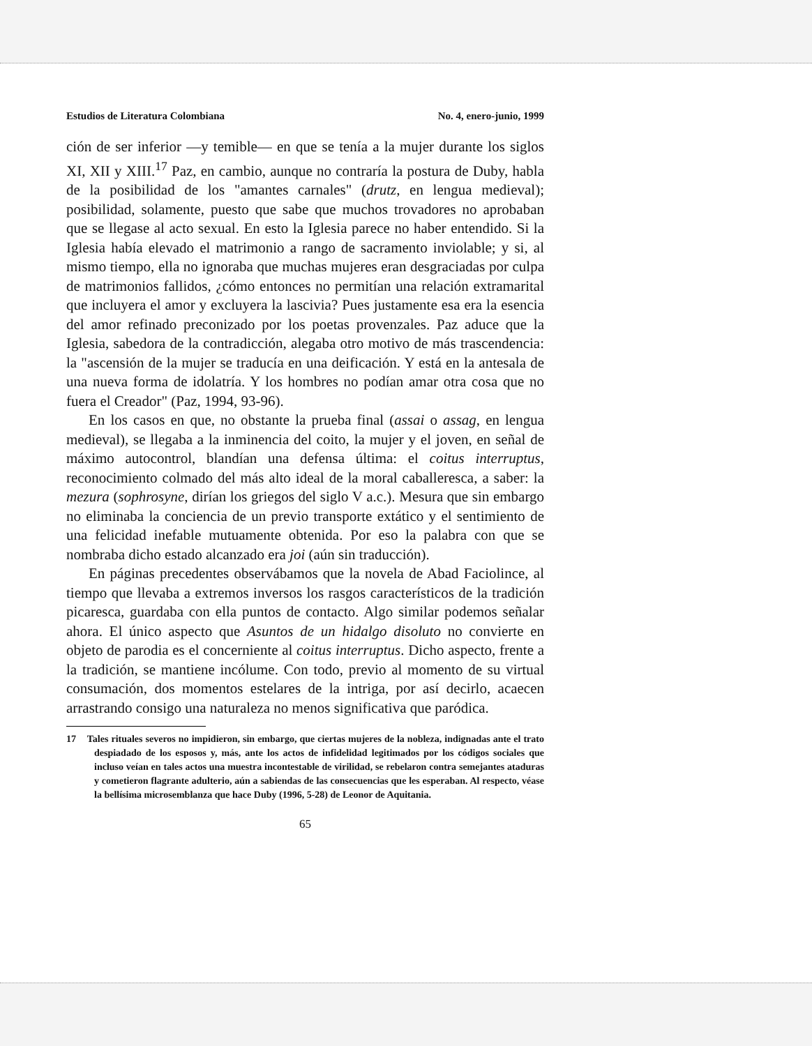Estudios de Literatura Colombiana No. 4, enero-junio, 1999
ción de ser inferior —y temible— en que se tenía a la mujer durante los siglos XI, XII y XIII.<sup>17</sup> Paz, en cambio, aunque no contraría la postura de Duby, habla de la posibilidad de los "amantes carnales" (drutz, en lengua medieval); posibilidad, solamente, puesto que sabe que muchos trovadores no aprobaban que se llegase al acto sexual. En esto la Iglesia parece no haber entendido. Si la Iglesia había elevado el matrimonio a rango de sacramento inviolable; y si, al mismo tiempo, ella no ignoraba que muchas mujeres eran desgraciadas por culpa de matrimonios fallidos, ¿cómo entonces no permitían una relación extramarital que incluyera el amor y excluyera la lascivia? Pues justamente esa era la esencia del amor refinado preconizado por los poetas provenzales. Paz aduce que la Iglesia, sabedora de la contradicción, alegaba otro motivo de más trascendencia: la "ascensión de la mujer se traducía en una deificación. Y está en la antesala de una nueva forma de idolatría. Y los hombres no podían amar otra cosa que no fuera el Creador" (Paz, 1994, 93-96).
En los casos en que, no obstante la prueba final (assai o assag, en lengua medieval), se llegaba a la inminencia del coito, la mujer y el joven, en señal de máximo autocontrol, blandían una defensa última: el coitus interruptus, reconocimiento colmado del más alto ideal de la moral caballeresca, a saber: la mezura (sophrosyne, dirían los griegos del siglo V a.c.). Mesura que sin embargo no eliminaba la conciencia de un previo transporte extático y el sentimiento de una felicidad inefable mutuamente obtenida. Por eso la palabra con que se nombraba dicho estado alcanzado era joi (aún sin traducción).
En páginas precedentes observábamos que la novela de Abad Faciolince, al tiempo que llevaba a extremos inversos los rasgos característicos de la tradición picaresca, guardaba con ella puntos de contacto. Algo similar podemos señalar ahora. El único aspecto que Asuntos de un hidalgo disoluto no convierte en objeto de parodia es el concerniente al coitus interruptus. Dicho aspecto, frente a la tradición, se mantiene incólume. Con todo, previo al momento de su virtual consumación, dos momentos estelares de la intriga, por así decirlo, acaecen arrastrando consigo una naturaleza no menos significativa que paródica.
17 Tales rituales severos no impidieron, sin embargo, que ciertas mujeres de la nobleza, indignadas ante el trato despiadado de los esposos y, más, ante los actos de infidelidad legitimados por los códigos sociales que incluso veían en tales actos una muestra incontestable de virilidad, se rebelaron contra semejantes ataduras y cometieron flagrante adulterio, aún a sabiendas de las consecuencias que les esperaban. Al respecto, véase la bellísima microsemblanza que hace Duby (1996, 5-28) de Leonor de Aquitania.
65